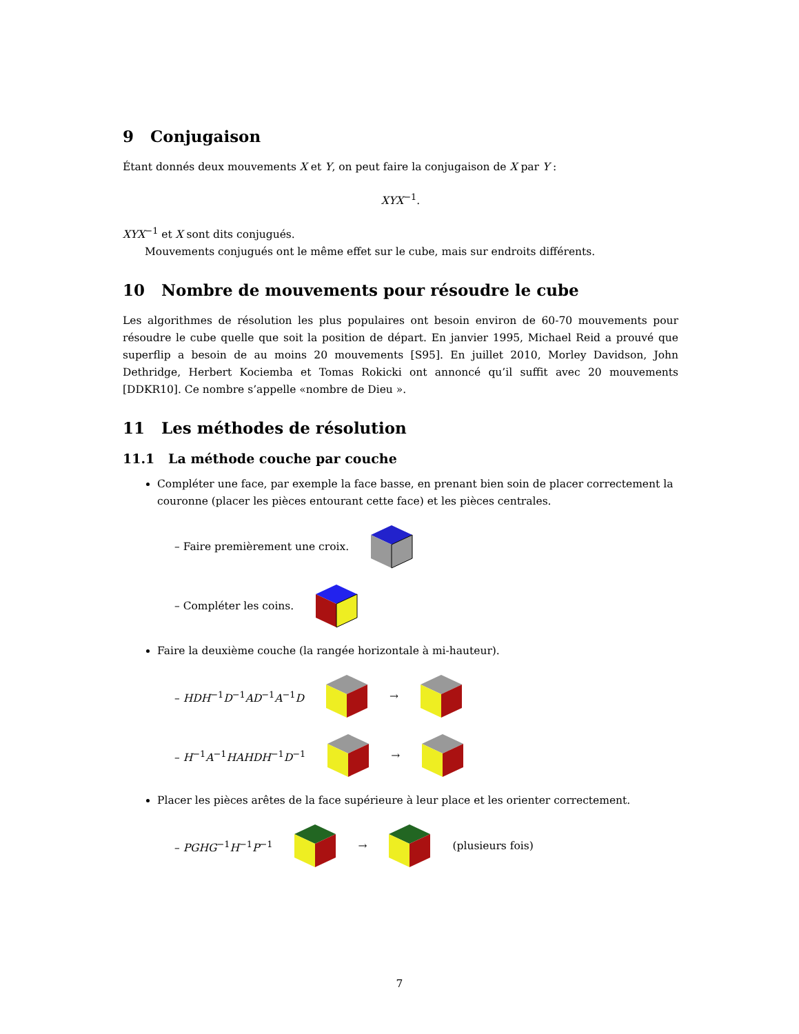9 Conjugaison
Étant donnés deux mouvements X et Y, on peut faire la conjugaison de X par Y :
XYX<sup>−1</sup>.
XYX<sup>−1</sup> et X sont dits conjugués.
Mouvements conjugués ont le même effet sur le cube, mais sur endroits différents.
10 Nombre de mouvements pour résoudre le cube
Les algorithmes de résolution les plus populaires ont besoin environ de 60-70 mouvements pour résoudre le cube quelle que soit la position de départ. En janvier 1995, Michael Reid a prouvé que superflip a besoin de au moins 20 mouvements [S95]. En juillet 2010, Morley Davidson, John Dethridge, Herbert Kociemba et Tomas Rokicki ont annoncé qu’il suffit avec 20 mouvements [DDKR10]. Ce nombre s’appelle «nombre de Dieu ».
11 Les méthodes de résolution
11.1 La méthode couche par couche
Compléter une face, par exemple la face basse, en prenant bien soin de placer correctement la couronne (placer les pièces entourant cette face) et les pièces centrales.
– Faire premièrement une croix.
– Compléter les coins.
Faire la deuxième couche (la rangée horizontale à mi-hauteur).
– HDH<sup>−1</sup>D<sup>−1</sup>AD<sup>−1</sup>A<sup>−1</sup>D →
– H<sup>−1</sup>A<sup>−1</sup>HAHDH<sup>−1</sup>D<sup>−1</sup> →
Placer les pièces arêtes de la face supérieure à leur place et les orienter correctement.
– PGHG<sup>−1</sup>H<sup>−1</sup>P<sup>−1</sup> → (plusieurs fois)
7